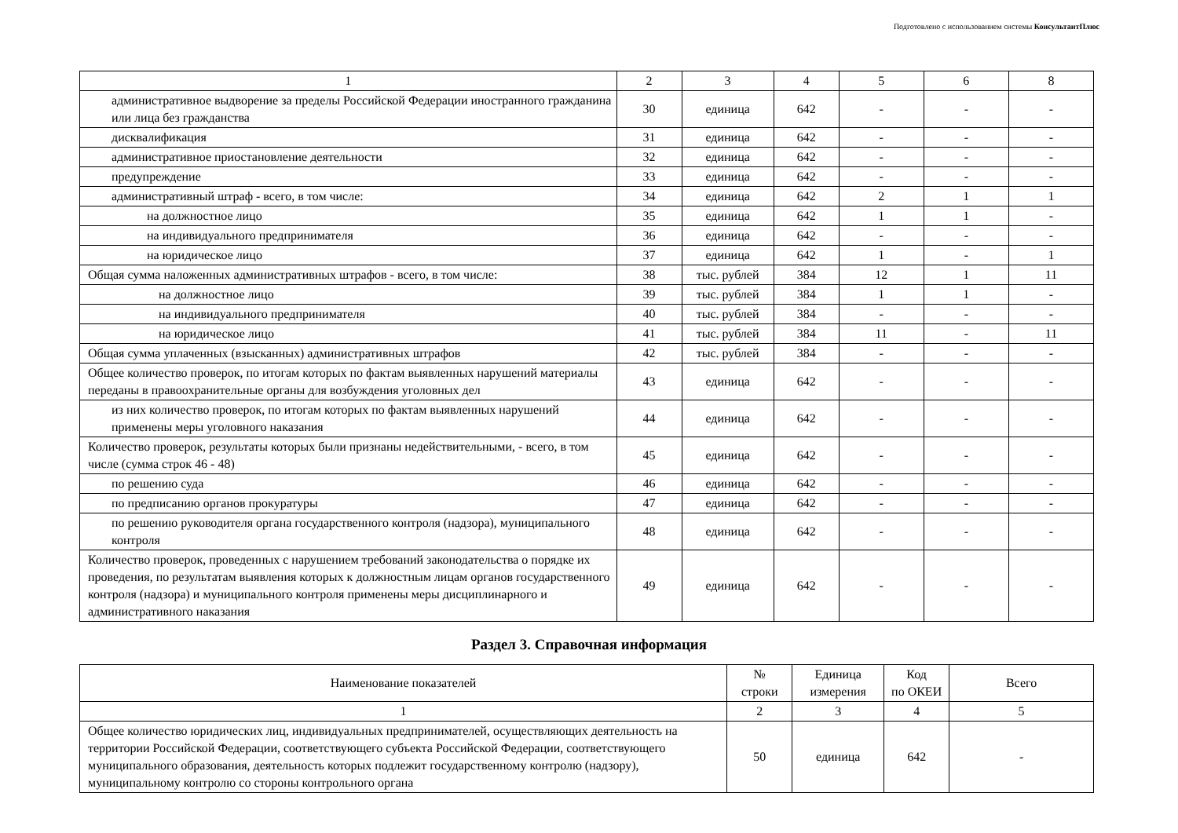Подготовлено с использованием системы КонсультантПлюс
| 1 | 2 | 3 | 4 | 5 | 6 | 8 |
| административное выдворение за пределы Российской Федерации иностранного гражданина или лица без гражданства | 30 | единица | 642 | - | - | - |
| дисквалификация | 31 | единица | 642 | - | - | - |
| административное приостановление деятельности | 32 | единица | 642 | - | - | - |
| предупреждение | 33 | единица | 642 | - | - | - |
| административный штраф - всего, в том числе: | 34 | единица | 642 | 2 | 1 | 1 |
| на должностное лицо | 35 | единица | 642 | 1 | 1 | - |
| на индивидуального предпринимателя | 36 | единица | 642 | - | - | - |
| на юридическое лицо | 37 | единица | 642 | 1 | - | 1 |
| Общая сумма наложенных административных штрафов - всего, в том числе: | 38 | тыс. рублей | 384 | 12 | 1 | 11 |
| на должностное лицо | 39 | тыс. рублей | 384 | 1 | 1 | - |
| на индивидуального предпринимателя | 40 | тыс. рублей | 384 | - | - | - |
| на юридическое лицо | 41 | тыс. рублей | 384 | 11 | - | 11 |
| Общая сумма уплаченных (взысканных) административных штрафов | 42 | тыс. рублей | 384 | - | - | - |
| Общее количество проверок, по итогам которых по фактам выявленных нарушений материалы переданы в правоохранительные органы для возбуждения уголовных дел | 43 | единица | 642 | - | - | - |
| из них количество проверок, по итогам которых по фактам выявленных нарушений применены меры уголовного наказания | 44 | единица | 642 | - | - | - |
| Количество проверок, результаты которых были признаны недействительными, - всего, в том числе (сумма строк 46 - 48) | 45 | единица | 642 | - | - | - |
| по решению суда | 46 | единица | 642 | - | - | - |
| по предписанию органов прокуратуры | 47 | единица | 642 | - | - | - |
| по решению руководителя органа государственного контроля (надзора), муниципального контроля | 48 | единица | 642 | - | - | - |
| Количество проверок, проведенных с нарушением требований законодательства о порядке их проведения, по результатам выявления которых к должностным лицам органов государственного контроля (надзора) и муниципального контроля применены меры дисциплинарного и административного наказания | 49 | единица | 642 | - | - | - |
Раздел 3. Справочная информация
| Наименование показателей | № строки | Единица измерения | Код по ОКЕИ | Всего |
| --- | --- | --- | --- | --- |
| 1 | 2 | 3 | 4 | 5 |
| Общее количество юридических лиц, индивидуальных предпринимателей, осуществляющих деятельность на территории Российской Федерации, соответствующего субъекта Российской Федерации, соответствующего муниципального образования, деятельность которых подлежит государственному контролю (надзору), муниципальному контролю со стороны контрольного органа | 50 | единица | 642 | - |